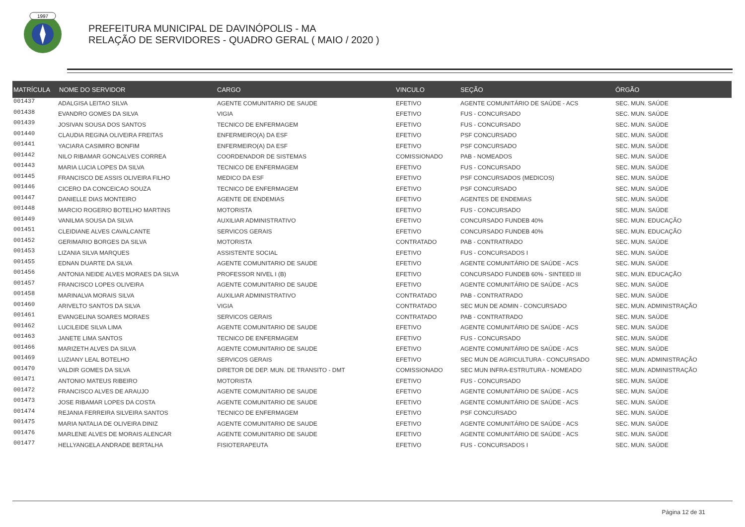1997
PREFEITURA MUNICIPAL DE DAVINÓPOLIS - MA
RELAÇÃO DE SERVIDORES - QUADRO GERAL ( MAIO / 2020 )
| MATRÍCULA | NOME DO SERVIDOR | CARGO | VINCULO | SEÇÃO | ÓRGÃO |
| --- | --- | --- | --- | --- | --- |
| 001437 | ADALGISA LEITAO SILVA | AGENTE COMUNITARIO DE SAUDE | EFETIVO | AGENTE COMUNITÁRIO DE SAÚDE - ACS | SEC. MUN. SAÚDE |
| 001438 | EVANDRO GOMES DA SILVA | VIGIA | EFETIVO | FUS - CONCURSADO | SEC. MUN. SAÚDE |
| 001439 | JOSIVAN SOUSA DOS SANTOS | TECNICO DE ENFERMAGEM | EFETIVO | FUS - CONCURSADO | SEC. MUN. SAÚDE |
| 001440 | CLAUDIA REGINA OLIVEIRA FREITAS | ENFERMEIRO(A) DA ESF | EFETIVO | PSF CONCURSADO | SEC. MUN. SAÚDE |
| 001441 | YACIARA CASIMIRO BONFIM | ENFERMEIRO(A) DA ESF | EFETIVO | PSF CONCURSADO | SEC. MUN. SAÚDE |
| 001442 | NILO RIBAMAR GONCALVES CORREA | COORDENADOR DE SISTEMAS | COMISSIONADO | PAB - NOMEADOS | SEC. MUN. SAÚDE |
| 001443 | MARIA LUCIA LOPES DA SILVA | TECNICO DE ENFERMAGEM | EFETIVO | FUS - CONCURSADO | SEC. MUN. SAÚDE |
| 001445 | FRANCISCO DE ASSIS OLIVEIRA FILHO | MEDICO DA ESF | EFETIVO | PSF CONCURSADOS (MEDICOS) | SEC. MUN. SAÚDE |
| 001446 | CICERO DA CONCEICAO SOUZA | TECNICO DE ENFERMAGEM | EFETIVO | PSF CONCURSADO | SEC. MUN. SAÚDE |
| 001447 | DANIELLE DIAS MONTEIRO | AGENTE DE ENDEMIAS | EFETIVO | AGENTES DE ENDEMIAS | SEC. MUN. SAÚDE |
| 001448 | MARCIO ROGERIO BOTELHO MARTINS | MOTORISTA | EFETIVO | FUS - CONCURSADO | SEC. MUN. SAÚDE |
| 001449 | VANILMA SOUSA DA SILVA | AUXILIAR ADMINISTRATIVO | EFETIVO | CONCURSADO FUNDEB 40% | SEC. MUN. EDUCAÇÃO |
| 001451 | CLEIDIANE ALVES CAVALCANTE | SERVICOS GERAIS | EFETIVO | CONCURSADO FUNDEB 40% | SEC. MUN. EDUCAÇÃO |
| 001452 | GERIMARIO BORGES DA SILVA | MOTORISTA | CONTRATADO | PAB - CONTRATRADO | SEC. MUN. SAÚDE |
| 001453 | LIZANIA SILVA MARQUES | ASSISTENTE SOCIAL | EFETIVO | FUS - CONCURSADOS I | SEC. MUN. SAÚDE |
| 001455 | EDNAN DUARTE DA SILVA | AGENTE COMUNITARIO DE SAUDE | EFETIVO | AGENTE COMUNITÁRIO DE SAÚDE - ACS | SEC. MUN. SAÚDE |
| 001456 | ANTONIA NEIDE ALVES MORAES DA SILVA | PROFESSOR NIVEL I (B) | EFETIVO | CONCURSADO FUNDEB 60% - SINTEED III | SEC. MUN. EDUCAÇÃO |
| 001457 | FRANCISCO LOPES OLIVEIRA | AGENTE COMUNITARIO DE SAUDE | EFETIVO | AGENTE COMUNITÁRIO DE SAÚDE - ACS | SEC. MUN. SAÚDE |
| 001458 | MARINALVA MORAIS SILVA | AUXILIAR ADMINISTRATIVO | CONTRATADO | PAB - CONTRATRADO | SEC. MUN. SAÚDE |
| 001460 | ARIVELTO SANTOS DA SILVA | VIGIA | CONTRATADO | SEC MUN DE ADMIN - CONCURSADO | SEC. MUN. ADMINISTRAÇÃO |
| 001461 | EVANGELINA SOARES MORAES | SERVICOS GERAIS | CONTRATADO | PAB - CONTRATRADO | SEC. MUN. SAÚDE |
| 001462 | LUCILEIDE SILVA LIMA | AGENTE COMUNITARIO DE SAUDE | EFETIVO | AGENTE COMUNITÁRIO DE SAÚDE - ACS | SEC. MUN. SAÚDE |
| 001463 | JANETE LIMA SANTOS | TECNICO DE ENFERMAGEM | EFETIVO | FUS - CONCURSADO | SEC. MUN. SAÚDE |
| 001466 | MARIZETH ALVES DA SILVA | AGENTE COMUNITARIO DE SAUDE | EFETIVO | AGENTE COMUNITÁRIO DE SAÚDE - ACS | SEC. MUN. SAÚDE |
| 001469 | LUZIANY LEAL BOTELHO | SERVICOS GERAIS | EFETIVO | SEC MUN DE AGRICULTURA - CONCURSADO | SEC. MUN. ADMINISTRAÇÃO |
| 001470 | VALDIR GOMES DA SILVA | DIRETOR DE DEP. MUN. DE TRANSITO - DMT | COMISSIONADO | SEC MUN INFRA-ESTRUTURA - NOMEADO | SEC. MUN. ADMINISTRAÇÃO |
| 001471 | ANTONIO MATEUS RIBEIRO | MOTORISTA | EFETIVO | FUS - CONCURSADO | SEC. MUN. SAÚDE |
| 001472 | FRANCISCO ALVES DE ARAUJO | AGENTE COMUNITARIO DE SAUDE | EFETIVO | AGENTE COMUNITÁRIO DE SAÚDE - ACS | SEC. MUN. SAÚDE |
| 001473 | JOSE RIBAMAR LOPES DA COSTA | AGENTE COMUNITARIO DE SAUDE | EFETIVO | AGENTE COMUNITÁRIO DE SAÚDE - ACS | SEC. MUN. SAÚDE |
| 001474 | REJANIA FERREIRA SILVEIRA SANTOS | TECNICO DE ENFERMAGEM | EFETIVO | PSF CONCURSADO | SEC. MUN. SAÚDE |
| 001475 | MARIA NATALIA DE OLIVEIRA DINIZ | AGENTE COMUNITARIO DE SAUDE | EFETIVO | AGENTE COMUNITÁRIO DE SAÚDE - ACS | SEC. MUN. SAÚDE |
| 001476 | MARLENE ALVES DE MORAIS ALENCAR | AGENTE COMUNITARIO DE SAUDE | EFETIVO | AGENTE COMUNITÁRIO DE SAÚDE - ACS | SEC. MUN. SAÚDE |
| 001477 | HELLYANGELA ANDRADE BERTALHA | FISIOTERAPEUTA | EFETIVO | FUS - CONCURSADOS I | SEC. MUN. SAÚDE |
Página 12 de 31